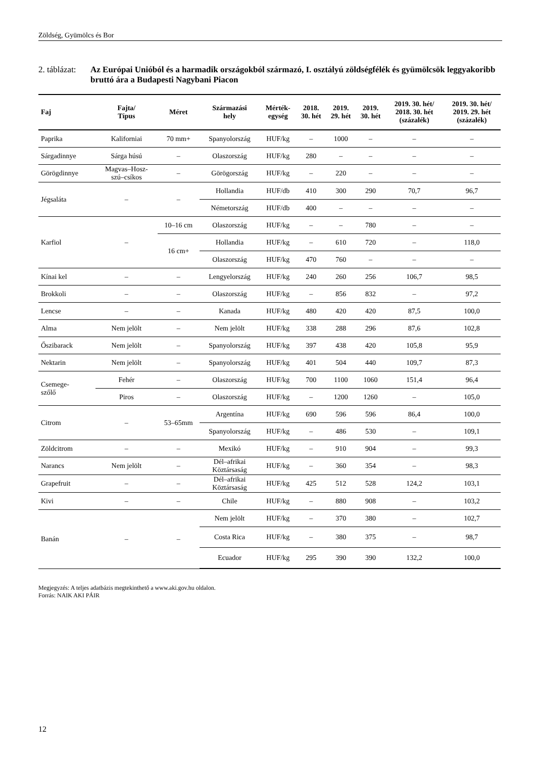Zöldség, Gyümölcs és Bor
2. táblázat:
Az Európai Unióból és a harmadik országokból származó, I. osztályú zöldségfélék és gyümölcsök leggyakoribb bruttó ára a Budapesti Nagybani Piacon
| Faj | Fajta/ Típus | Méret | Származási hely | Mérték- egység | 2018. 30. hét | 2019. 29. hét | 2019. 30. hét | 2019. 30. hét/ 2018. 30. hét (százalék) | 2019. 30. hét/ 2019. 29. hét (százalék) |
| --- | --- | --- | --- | --- | --- | --- | --- | --- | --- |
| Paprika | Kaliforniai | 70 mm+ | Spanyolország | HUF/kg | – | 1000 | – | – | – |
| Sárgadinnye | Sárga húsú | – | Olaszország | HUF/kg | 280 | – | – | – | – |
| Görögdinnye | Magvas–Hosz- szú–csíkos | – | Görögország | HUF/kg | – | 220 | – | – | – |
| Jégsaláta | – | – | Hollandia | HUF/db | 410 | 300 | 290 | 70,7 | 96,7 |
| | | | Németország | HUF/db | 400 | – | – | – | – |
| Karfiol | – | 10–16 cm | Olaszország | HUF/kg | – | – | 780 | – | – |
| | | 16 cm+ | Hollandia | HUF/kg | – | 610 | 720 | – | 118,0 |
| | | | Olaszország | HUF/kg | 470 | 760 | – | – | – |
| Kínai kel | – | – | Lengyelország | HUF/kg | 240 | 260 | 256 | 106,7 | 98,5 |
| Brokkoli | – | – | Olaszország | HUF/kg | – | 856 | 832 | – | 97,2 |
| Lencse | – | – | Kanada | HUF/kg | 480 | 420 | 420 | 87,5 | 100,0 |
| Alma | Nem jelölt | – | Nem jelölt | HUF/kg | 338 | 288 | 296 | 87,6 | 102,8 |
| Őszibarack | Nem jelölt | – | Spanyolország | HUF/kg | 397 | 438 | 420 | 105,8 | 95,9 |
| Nektarin | Nem jelölt | – | Spanyolország | HUF/kg | 401 | 504 | 440 | 109,7 | 87,3 |
| Csemege- szőlő | Fehér | – | Olaszország | HUF/kg | 700 | 1100 | 1060 | 151,4 | 96,4 |
| | Piros | – | Olaszország | HUF/kg | – | 1200 | 1260 | – | 105,0 |
| Citrom | – | 53–65mm | Argentína | HUF/kg | 690 | 596 | 596 | 86,4 | 100,0 |
| | | | Spanyolország | HUF/kg | – | 486 | 530 | – | 109,1 |
| Zöldcitrom | – | – | Mexikó | HUF/kg | – | 910 | 904 | – | 99,3 |
| Narancs | Nem jelölt | – | Dél–afrikai Köztársaság | HUF/kg | – | 360 | 354 | – | 98,3 |
| Grapefruit | – | – | Dél–afrikai Köztársaság | HUF/kg | 425 | 512 | 528 | 124,2 | 103,1 |
| Kivi | – | – | Chile | HUF/kg | – | 880 | 908 | – | 103,2 |
| Banán | – | – | Nem jelölt | HUF/kg | – | 370 | 380 | – | 102,7 |
| | | | Costa Rica | HUF/kg | – | 380 | 375 | – | 98,7 |
| | | | Ecuador | HUF/kg | 295 | 390 | 390 | 132,2 | 100,0 |
Megjegyzés: A teljes adatbázis megtekinthető a www.aki.gov.hu oldalon.
Forrás: NAIK AKI PÁIR
12